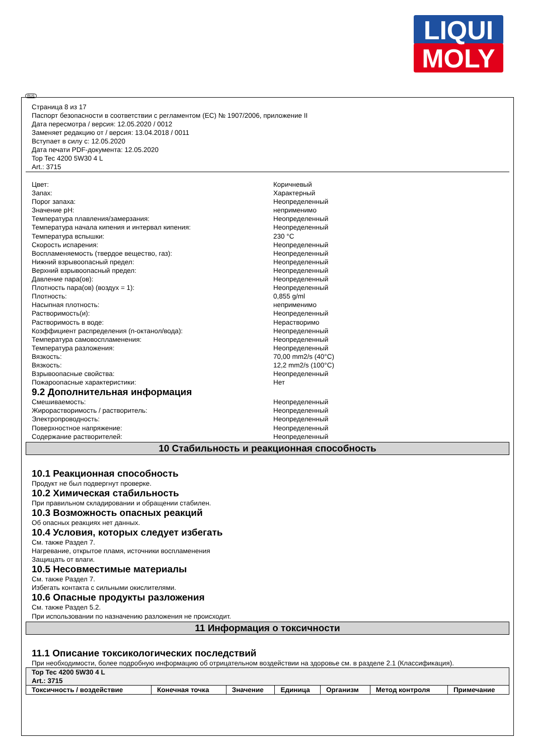LIQUI
MOLY
RUS
Страница 8 из 17
Паспорт безопасности в соответствии с регламентом (ЕС) № 1907/2006, приложение II
Дата пересмотра / версия: 12.05.2020 / 0012
Заменяет редакцию от / версия: 13.04.2018 / 0011
Вступает в силу с: 12.05.2020
Дата печати PDF-документа: 12.05.2020
Top Tec 4200 5W30 4 L
Art.: 3715
Цвет: Коричневый
Запах: Характерный
Порог запаха: Неопределенный
Значение pH: неприменимо
Температура плавления/замерзания: Неопределенный
Температура начала кипения и интервал кипения: Неопределенный
Температура вспышки: 230 °C
Скорость испарения: Неопределенный
Воспламеняемость (твердое вещество, газ): Неопределенный
Нижний взрывоопасный предел: Неопределенный
Верхний взрывоопасный предел: Неопределенный
Давление пара(ов): Неопределенный
Плотность пара(ов) (воздух = 1): Неопределенный
Плотность: 0,855 g/ml
Насыпная плотность: неприменимо
Растворимость(и): Неопределенный
Растворимость в воде: Нерастворимо
Коэффициент распределения (n-октанол/вода): Неопределенный
Температура самовоспламенения: Неопределенный
Температура разложения: Неопределенный
Вязкость: 70,00 mm2/s (40°C)
Вязкость: 12,2 mm2/s (100°C)
Взрывоопасные свойства: Неопределенный
Пожароопасные характеристики: Нет
9.2 Дополнительная информация
Смешиваемость: Неопределенный
Жирорастворимость / растворитель: Неопределенный
Электропроводность: Неопределенный
Поверхностное напряжение: Неопределенный
Содержание растворителей: Неопределенный
10 Стабильность и реакционная способность
10.1 Реакционная способность
Продукт не был подвергнут проверке.
10.2 Химическая стабильность
При правильном складировании и обращении стабилен.
10.3 Возможность опасных реакций
Об опасных реакциях нет данных.
10.4 Условия, которых следует избегать
См. также Раздел 7.
Нагревание, открытое пламя, источники воспламенения
Защищать от влаги.
10.5 Несовместимые материалы
См. также Раздел 7.
Избегать контакта с сильными окислителями.
10.6 Опасные продукты разложения
См. также Раздел 5.2.
При использовании по назначению разложения не происходит.
11 Информация о токсичности
11.1 Описание токсикологических последствий
При необходимости, более подробную информацию об отрицательном воздействии на здоровье см. в разделе 2.1 (Классификация).
| Top Tec 4200 5W30 4 L Art.: 3715 | | | | | | |
| --- | --- | --- | --- | --- | --- | --- |
| Токсичность / воздействие | Конечная точка | Значение | Единица | Организм | Метод контроля | Примечание |